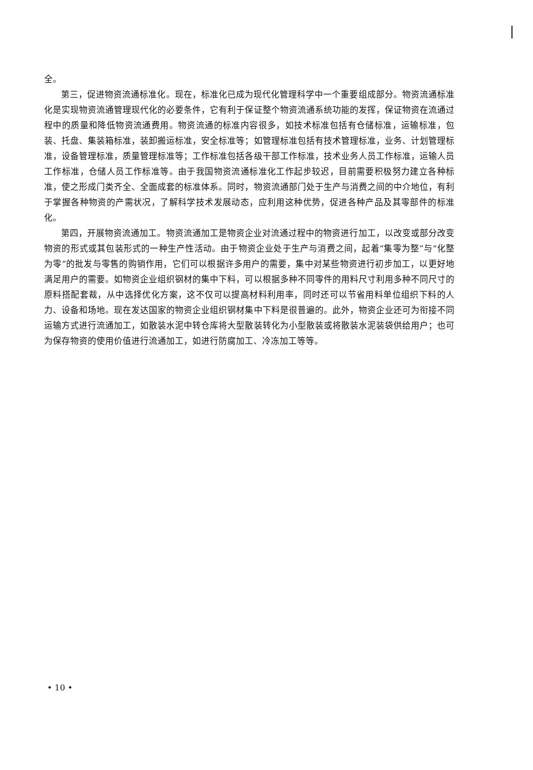全。
第三，促进物资流通标准化。现在，标准化已成为现代化管理科学中一个重要组成部分。物资流通标准化是实现物资流通管理现代化的必要条件，它有利于保证整个物资流通系统功能的发挥，保证物资在流通过程中的质量和降低物资流通费用。物资流通的标准内容很多，如技术标准包括有仓储标准，运输标准，包装、托盘、集装箱标准，装卸搬运标准，安全标准等；如管理标准包括有技术管理标准，业务、计划管理标准，设备管理标准，质量管理标准等；工作标准包括各级干部工作标准，技术业务人员工作标准，运输人员工作标准，仓储人员工作标准等。由于我国物资流通标准化工作起步较迟，目前需要积极努力建立各种标准，使之形成门类齐全、全面成套的标准体系。同时，物资流通部门处于生产与消费之间的中介地位，有利于掌握各种物资的产需状况，了解科学技术发展动态，应利用这种优势，促进各种产品及其零部件的标准化。
第四，开展物资流通加工。物资流通加工是物资企业对流通过程中的物资进行加工，以改变或部分改变物资的形式或其包装形式的一种生产性活动。由于物资企业处于生产与消费之间，起着“集零为整”与“化整为零”的批发与零售的购销作用，它们可以根据许多用户的需要，集中对某些物资进行初步加工，以更好地满足用户的需要。如物资企业组织钢材的集中下料，可以根据多种不同零件的用料尺寸利用多种不同尺寸的原料搭配套裁，从中选择优化方案，这不仅可以提高材料利用率，同时还可以节省用料单位组织下料的人力、设备和场地。现在发达国家的物资企业组织钢材集中下料是很普遍的。此外，物资企业还可为衔接不同运输方式进行流通加工，如散装水泥中转仓库将大型散装转化为小型散装或将散装水泥装袋供给用户；也可为保存物资的使用价值进行流通加工，如进行防腐加工、冷冻加工等等。
• 10 •